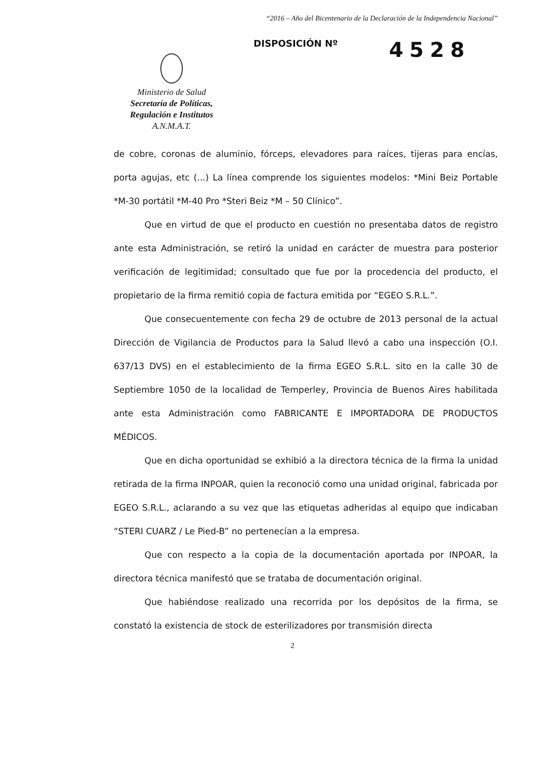“2016 – Año del Bicentenario de la Declaración de la Independencia Nacional”
Ministerio de Salud
Secretaría de Políticas,
Regulación e Institutos
A.N.M.A.T.
DISPOSICIÓN Nº
4528
de cobre, coronas de aluminio, fórceps, elevadores para raíces, tijeras para encías, porta agujas, etc (...) La línea comprende los siguientes modelos: *Mini Beiz Portable *M-30 portátil *M-40 Pro *Steri Beiz *M – 50 Clínico”.
Que en virtud de que el producto en cuestión no presentaba datos de registro ante esta Administración, se retiró la unidad en carácter de muestra para posterior verificación de legitimidad; consultado que fue por la procedencia del producto, el propietario de la firma remitió copia de factura emitida por “EGEO S.R.L.”.
Que consecuentemente con fecha 29 de octubre de 2013 personal de la actual Dirección de Vigilancia de Productos para la Salud llevó a cabo una inspección (O.I. 637/13 DVS) en el establecimiento de la firma EGEO S.R.L. sito en la calle 30 de Septiembre 1050 de la localidad de Temperley, Provincia de Buenos Aires habilitada ante esta Administración como FABRICANTE E IMPORTADORA DE PRODUCTOS MÉDICOS.
Que en dicha oportunidad se exhibió a la directora técnica de la firma la unidad retirada de la firma INPOAR, quien la reconoció como una unidad original, fabricada por EGEO S.R.L., aclarando a su vez que las etiquetas adheridas al equipo que indicaban “STERI CUARZ / Le Pied-B” no pertenecían a la empresa.
Que con respecto a la copia de la documentación aportada por INPOAR, la directora técnica manifestó que se trataba de documentación original.
Que habiéndose realizado una recorrida por los depósitos de la firma, se constató la existencia de stock de esterilizadores por transmisión directa
2